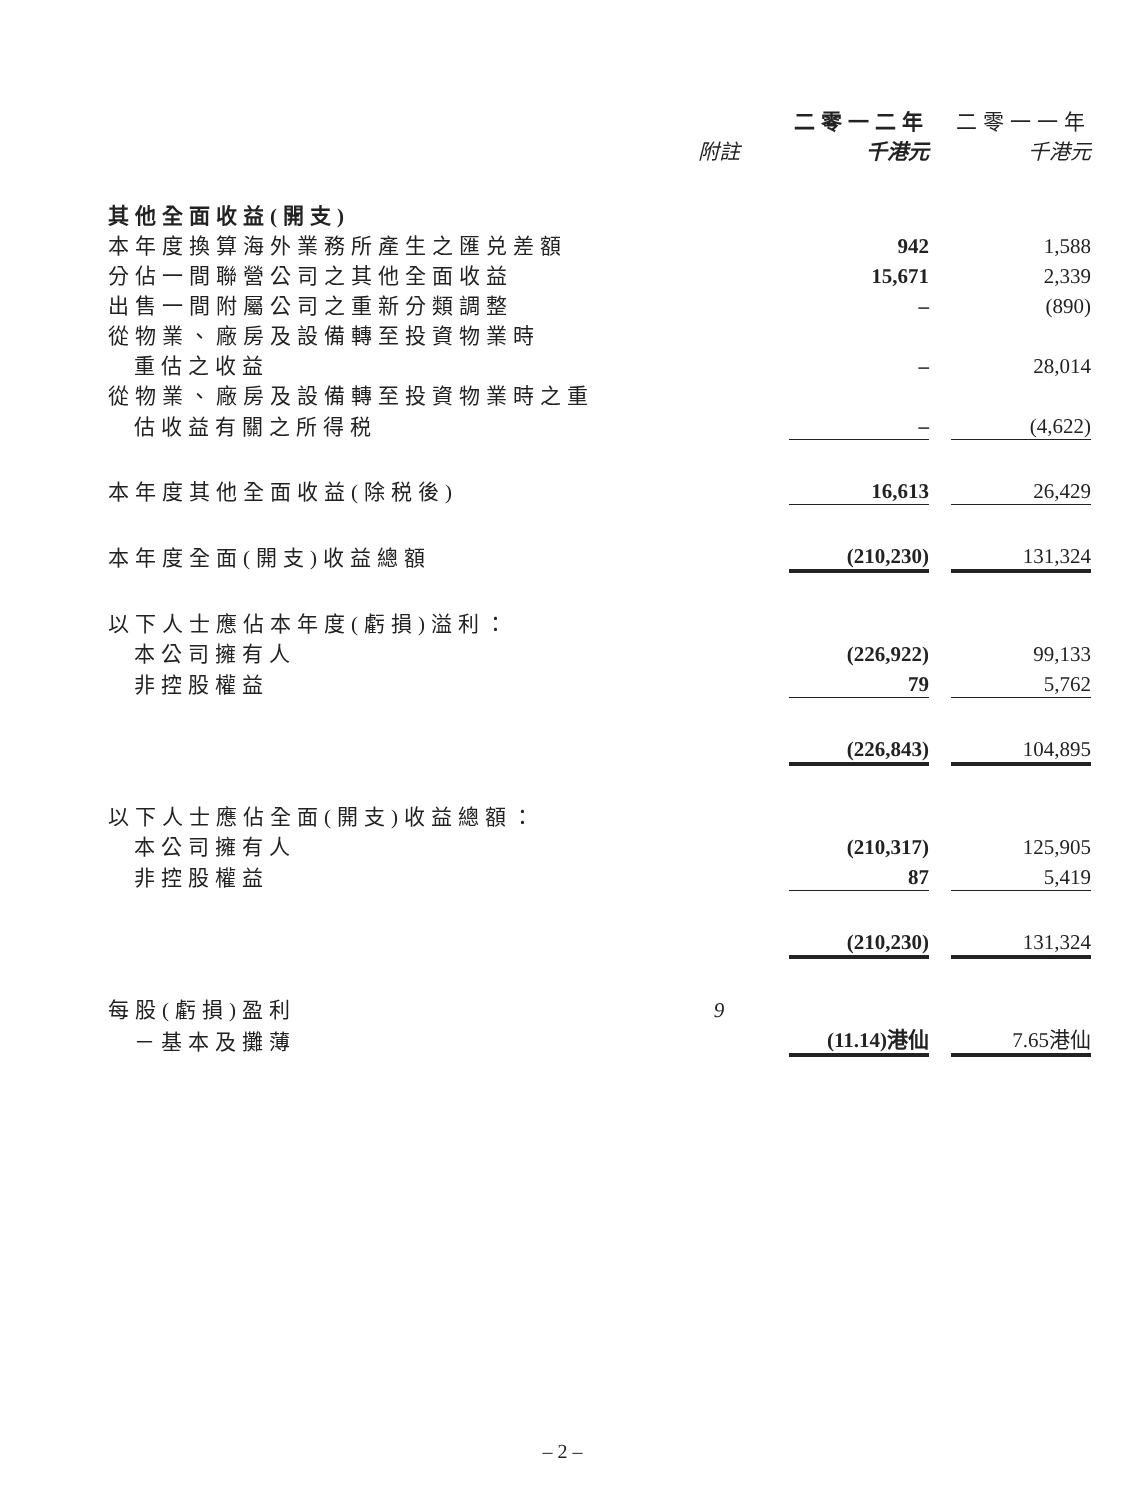| | | 二零一二年 | | 二零一一年 |
| --- | --- | --- | --- | --- |
| | 附註 | 千港元 | | 千港元 |
| 其他全面收益(開支) | | | | |
| 本年度換算海外業務所產生之匯兑差額 | | 942 | | 1,588 |
| 分佔一間聯營公司之其他全面收益 | | 15,671 | | 2,339 |
| 出售一間附屬公司之重新分類調整 | | – | | (890) |
| 從物業、廠房及設備轉至投資物業時 | | | | |
| 重估之收益 | | – | | 28,014 |
| 從物業、廠房及設備轉至投資物業時之重 | | | | |
| 估收益有關之所得税 | | – | | (4,622) |
| 本年度其他全面收益(除税後) | | 16,613 | | 26,429 |
| 本年度全面(開支)收益總額 | | (210,230) | | 131,324 |
| 以下人士應佔本年度(虧損)溢利： | | | | |
| 本公司擁有人 | | (226,922) | | 99,133 |
| 非控股權益 | | 79 | | 5,762 |
| | | (226,843) | | 104,895 |
| 以下人士應佔全面(開支)收益總額： | | | | |
| 本公司擁有人 | | (210,317) | | 125,905 |
| 非控股權益 | | 87 | | 5,419 |
| | | (210,230) | | 131,324 |
| 每股(虧損)盈利 | 9 | | | |
| －基本及攤薄 | | (11.14)港仙 | | 7.65港仙 |
– 2 –